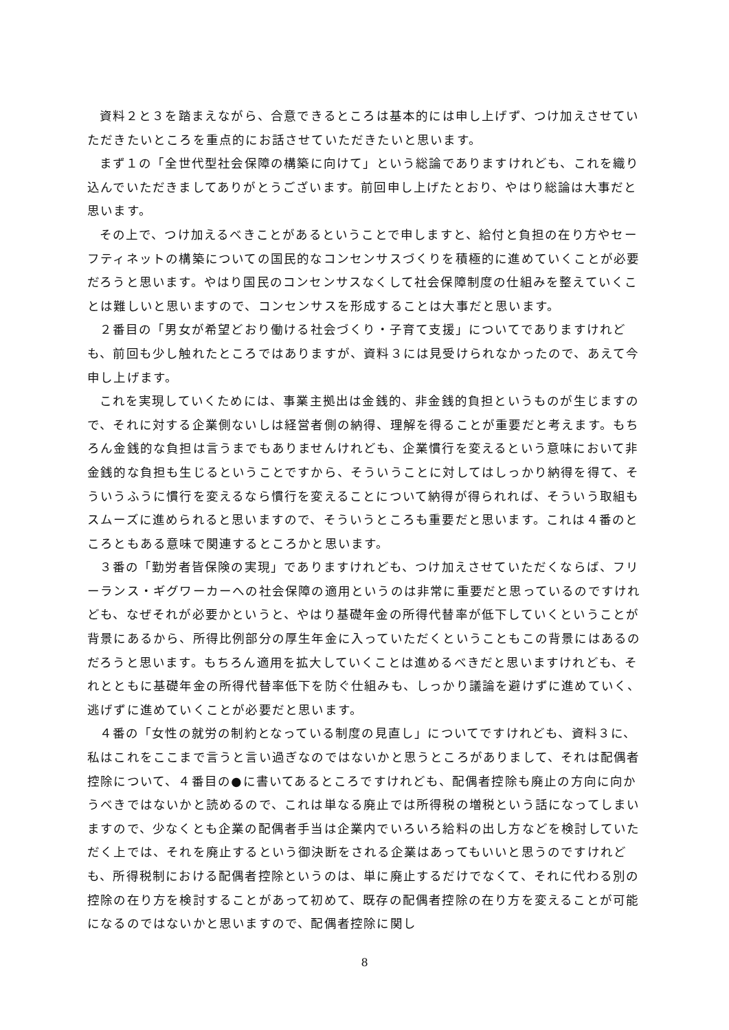資料２と３を踏まえながら、合意できるところは基本的には申し上げず、つけ加えさせていただきたいところを重点的にお話させていただきたいと思います。
まず１の「全世代型社会保障の構築に向けて」という総論でありますけれども、これを織り込んでいただきましてありがとうございます。前回申し上げたとおり、やはり総論は大事だと思います。
その上で、つけ加えるべきことがあるということで申しますと、給付と負担の在り方やセーフティネットの構築についての国民的なコンセンサスづくりを積極的に進めていくことが必要だろうと思います。やはり国民のコンセンサスなくして社会保障制度の仕組みを整えていくことは難しいと思いますので、コンセンサスを形成することは大事だと思います。
２番目の「男女が希望どおり働ける社会づくり・子育て支援」についてでありますけれども、前回も少し触れたところではありますが、資料３には見受けられなかったので、あえて今申し上げます。
これを実現していくためには、事業主拠出は金銭的、非金銭的負担というものが生じますので、それに対する企業側ないしは経営者側の納得、理解を得ることが重要だと考えます。もちろん金銭的な負担は言うまでもありませんけれども、企業慣行を変えるという意味において非金銭的な負担も生じるということですから、そういうことに対してはしっかり納得を得て、そういうふうに慣行を変えるなら慣行を変えることについて納得が得られれば、そういう取組もスムーズに進められると思いますので、そういうところも重要だと思います。これは４番のところともある意味で関連するところかと思います。
３番の「勤労者皆保険の実現」でありますけれども、つけ加えさせていただくならば、フリーランス・ギグワーカーへの社会保障の適用というのは非常に重要だと思っているのですけれども、なぜそれが必要かというと、やはり基礎年金の所得代替率が低下していくということが背景にあるから、所得比例部分の厚生年金に入っていただくということもこの背景にはあるのだろうと思います。もちろん適用を拡大していくことは進めるべきだと思いますけれども、それとともに基礎年金の所得代替率低下を防ぐ仕組みも、しっかり議論を避けずに進めていく、逃げずに進めていくことが必要だと思います。
４番の「女性の就労の制約となっている制度の見直し」についてですけれども、資料３に、私はこれをここまで言うと言い過ぎなのではないかと思うところがありまして、それは配偶者控除について、４番目の●に書いてあるところですけれども、配偶者控除も廃止の方向に向かうべきではないかと読めるので、これは単なる廃止では所得税の増税という話になってしまいますので、少なくとも企業の配偶者手当は企業内でいろいろ給料の出し方などを検討していただく上では、それを廃止するという御決断をされる企業はあってもいいと思うのですけれども、所得税制における配偶者控除というのは、単に廃止するだけでなくて、それに代わる別の控除の在り方を検討することがあって初めて、既存の配偶者控除の在り方を変えることが可能になるのではないかと思いますので、配偶者控除に関し
8